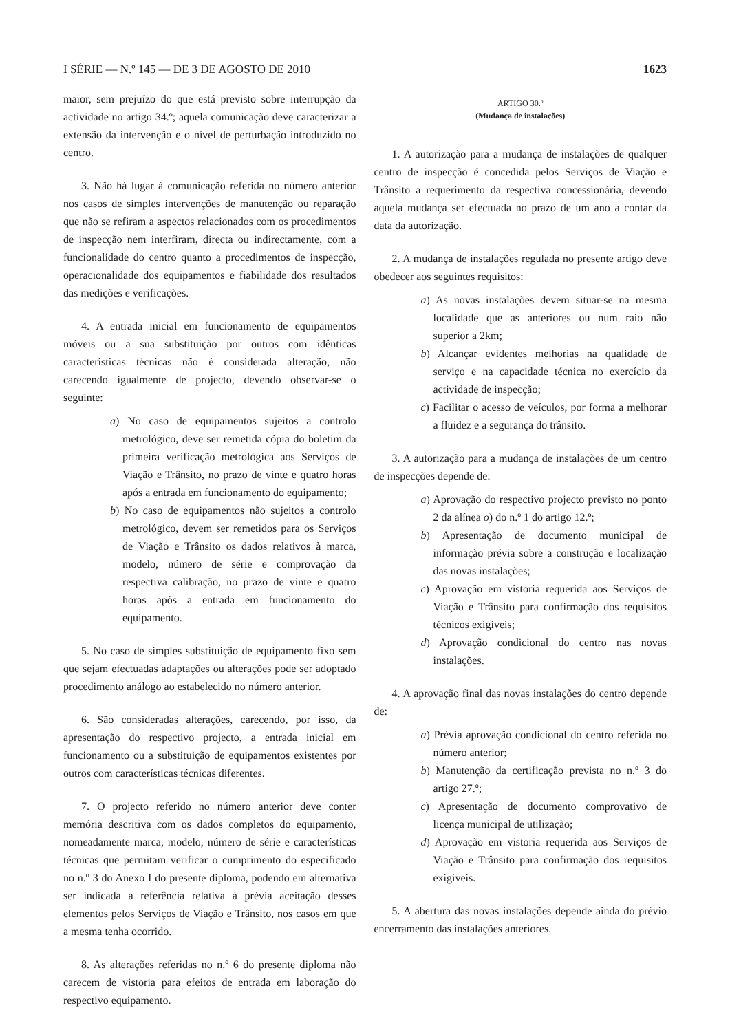I SÉRIE — N.º 145 — DE 3 DE AGOSTO DE 2010 1623
maior, sem prejuízo do que está previsto sobre interrupção da actividade no artigo 34.º; aquela comunicação deve caracterizar a extensão da intervenção e o nível de perturbação introduzido no centro.
3. Não há lugar à comunicação referida no número anterior nos casos de simples intervenções de manutenção ou reparação que não se refiram a aspectos relacionados com os procedimentos de inspecção nem interfiram, directa ou indirectamente, com a funcionalidade do centro quanto a procedimentos de inspecção, operacionalidade dos equipamentos e fiabilidade dos resultados das medições e verificações.
4. A entrada inicial em funcionamento de equipamentos móveis ou a sua substituição por outros com idênticas características técnicas não é considerada alteração, não carecendo igualmente de projecto, devendo observar-se o seguinte:
a) No caso de equipamentos sujeitos a controlo metrológico, deve ser remetida cópia do boletim da primeira verificação metrológica aos Serviços de Viação e Trânsito, no prazo de vinte e quatro horas após a entrada em funcionamento do equipamento;
b) No caso de equipamentos não sujeitos a controlo metrológico, devem ser remetidos para os Serviços de Viação e Trânsito os dados relativos à marca, modelo, número de série e comprovação da respectiva calibração, no prazo de vinte e quatro horas após a entrada em funcionamento do equipamento.
5. No caso de simples substituição de equipamento fixo sem que sejam efectuadas adaptações ou alterações pode ser adoptado procedimento análogo ao estabelecido no número anterior.
6. São consideradas alterações, carecendo, por isso, da apresentação do respectivo projecto, a entrada inicial em funcionamento ou a substituição de equipamentos existentes por outros com características técnicas diferentes.
7. O projecto referido no número anterior deve conter memória descritiva com os dados completos do equipamento, nomeadamente marca, modelo, número de série e características técnicas que permitam verificar o cumprimento do especificado no n.º 3 do Anexo I do presente diploma, podendo em alternativa ser indicada a referência relativa à prévia aceitação desses elementos pelos Serviços de Viação e Trânsito, nos casos em que a mesma tenha ocorrido.
8. As alterações referidas no n.º 6 do presente diploma não carecem de vistoria para efeitos de entrada em laboração do respectivo equipamento.
ARTIGO 30.º
(Mudança de instalações)
1. A autorização para a mudança de instalações de qualquer centro de inspecção é concedida pelos Serviços de Viação e Trânsito a requerimento da respectiva concessionária, devendo aquela mudança ser efectuada no prazo de um ano a contar da data da autorização.
2. A mudança de instalações regulada no presente artigo deve obedecer aos seguintes requisitos:
a) As novas instalações devem situar-se na mesma localidade que as anteriores ou num raio não superior a 2km;
b) Alcançar evidentes melhorias na qualidade de serviço e na capacidade técnica no exercício da actividade de inspecção;
c) Facilitar o acesso de veículos, por forma a melhorar a fluidez e a segurança do trânsito.
3. A autorização para a mudança de instalações de um centro de inspecções depende de:
a) Aprovação do respectivo projecto previsto no ponto 2 da alínea o) do n.º 1 do artigo 12.º;
b) Apresentação de documento municipal de informação prévia sobre a construção e localização das novas instalações;
c) Aprovação em vistoria requerida aos Serviços de Viação e Trânsito para confirmação dos requisitos técnicos exigíveis;
d) Aprovação condicional do centro nas novas instalações.
4. A aprovação final das novas instalações do centro depende de:
a) Prévia aprovação condicional do centro referida no número anterior;
b) Manutenção da certificação prevista no n.º 3 do artigo 27.º;
c) Apresentação de documento comprovativo de licença municipal de utilização;
d) Aprovação em vistoria requerida aos Serviços de Viação e Trânsito para confirmação dos requisitos exigíveis.
5. A abertura das novas instalações depende ainda do prévio encerramento das instalações anteriores.